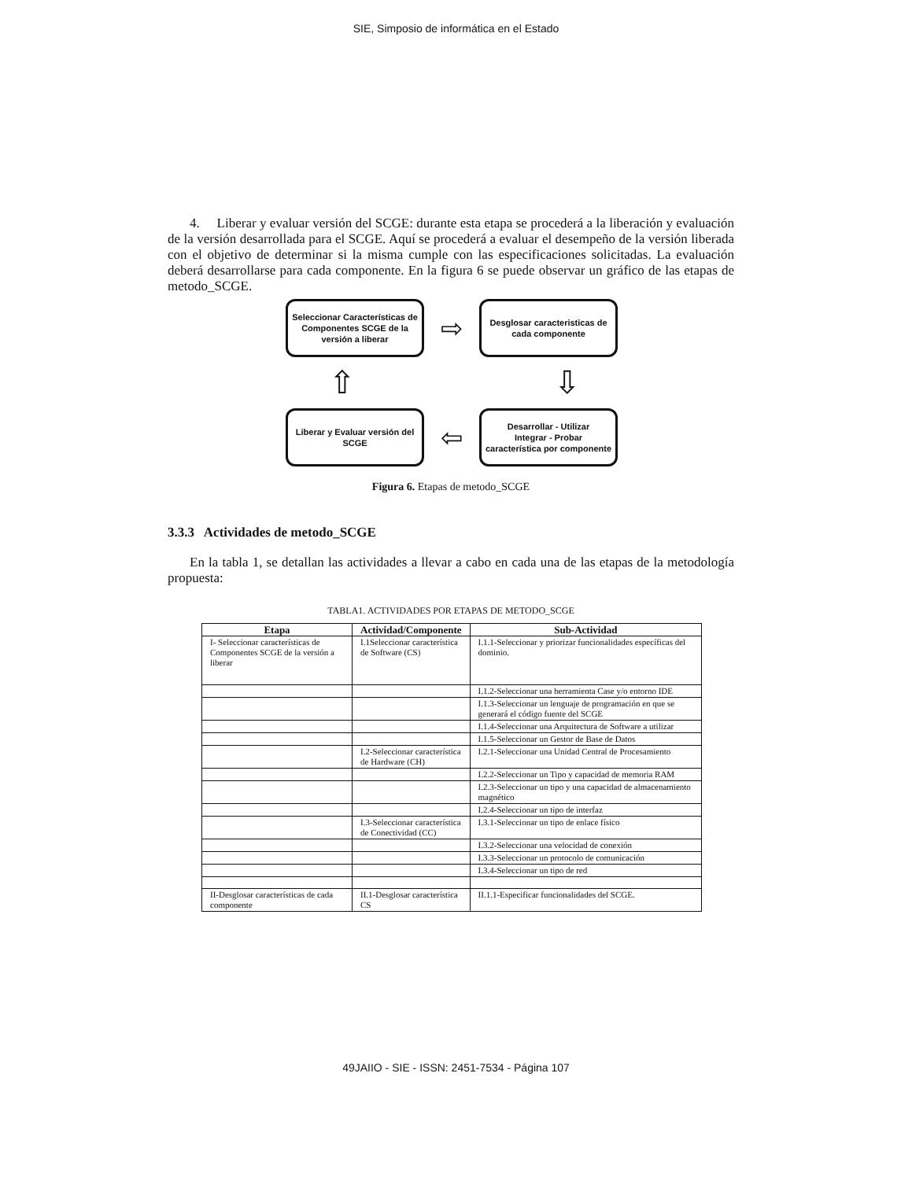SIE, Simposio de informática en el Estado
4. Liberar y evaluar versión del SCGE: durante esta etapa se procederá a la liberación y evaluación de la versión desarrollada para el SCGE. Aquí se procederá a evaluar el desempeño de la versión liberada con el objetivo de determinar si la misma cumple con las especificaciones solicitadas. La evaluación deberá desarrollarse para cada componente. En la figura 6 se puede observar un gráfico de las etapas de metodo_SCGE.
Seleccionar Características de Componentes SCGE de la versión a liberar
⇨
Desglosar caracteristicas de cada componente
⇧ ⇩
Liberar y Evaluar versión del SCGE
⇦
Desarrollar - Utilizar
Integrar - Probar
característica por componente
Figura 6. Etapas de metodo_SCGE
3.3.3 Actividades de metodo_SCGE
En la tabla 1, se detallan las actividades a llevar a cabo en cada una de las etapas de la metodología propuesta:
TABLA1. ACTIVIDADES POR ETAPAS DE METODO_SCGE
| Etapa | Actividad/Componente | Sub-Actividad |
| --- | --- | --- |
| I- Seleccionar características de Componentes SCGE de la versión a liberar | I.1Seleccionar característica de Software (CS) | I.1.1-Seleccionar y priorizar funcionalidades específicas del dominio. |
| | | I.1.2-Seleccionar una herramienta Case y/o entorno IDE |
| | | I.1.3-Seleccionar un lenguaje de programación en que se generará el código fuente del SCGE |
| | | I.1.4-Seleccionar una Arquitectura de Software a utilizar |
| | | I.1.5-Seleccionar un Gestor de Base de Datos |
| | I.2-Seleccionar característica de Hardware (CH) | I.2.1-Seleccionar una Unidad Central de Procesamiento |
| | | I.2.2-Seleccionar un Tipo y capacidad de memoria RAM |
| | | I.2.3-Seleccionar un tipo y una capacidad de almacenamiento magnético |
| | | I.2.4-Seleccionar un tipo de interfaz |
| | I.3-Seleccionar característica de Conectividad (CC) | I.3.1-Seleccionar un tipo de enlace físico |
| | | I.3.2-Seleccionar una velocidad de conexión |
| | | I.3.3-Seleccionar un protocolo de comunicación |
| | | I.3.4-Seleccionar un tipo de red |
| II-Desglosar características de cada componente | II.1-Desglosar característica CS | II.1.1-Especificar funcionalidades del SCGE. |
49JAIIO - SIE - ISSN: 2451-7534 - Página 107